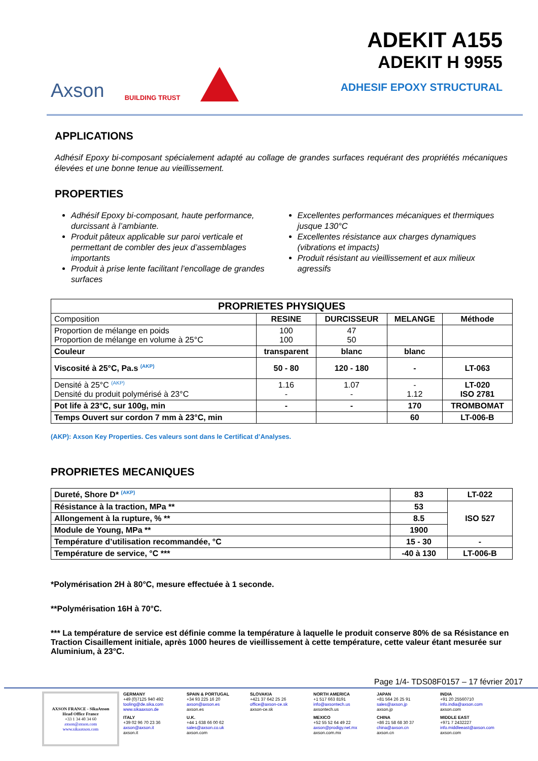Axson BUILDING TRUST
ADEKIT A155
ADEKIT H 9955
ADHESIF EPOXY STRUCTURAL
APPLICATIONS
Adhésif Epoxy bi-composant spécialement adapté au collage de grandes surfaces requérant des propriétés mécaniques élevées et une bonne tenue au vieillissement.
PROPERTIES
Adhésif Epoxy bi-composant, haute performance, durcissant à l’ambiante.
Produit pâteux applicable sur paroi verticale et permettant de combler des jeux d’assemblages importants
Produit à prise lente facilitant l’encollage de grandes surfaces
Excellentes performances mécaniques et thermiques jusque 130°C
Excellentes résistance aux charges dynamiques (vibrations et impacts)
Produit résistant au vieillissement et aux milieux agressifs
| PROPRIETES PHYSIQUES | | | | |
| --- | --- | --- | --- | --- |
| Composition | RESINE | DURCISSEUR | MELANGE | Méthode |
| Proportion de mélange en poids Proportion de mélange en volume à 25°C | 100 100 | 47 50 | | |
| Couleur | transparent | blanc | blanc | |
| Viscosité à 25°C, Pa.s <sup>(AKP)</sup> | 50 - 80 | 120 - 180 | - | LT-063 |
| Densité à 25°C <sup>(AKP)</sup> Densité du produit polymérisé à 23°C | 1.16 - | 1.07 - | - 1.12 | LT-020 ISO 2781 |
| Pot life à 23°C, sur 100g, min | - | - | 170 | TROMBOMAT |
| Temps Ouvert sur cordon 7 mm à 23°C, min | | | 60 | LT-006-B |
(AKP): Axson Key Properties. Ces valeurs sont dans le Certificat d’Analyses.
PROPRIETES MECANIQUES
| Dureté, Shore D* <sup>(AKP)</sup> | 83 | LT-022 |
| Résistance à la traction, MPa ** | 53 | ISO 527 |
| Allongement à la rupture, % ** | 8.5 | |
| Module de Young, MPa ** | 1900 | |
| Température d’utilisation recommandée, °C | 15 - 30 | - |
| Température de service, °C *** | -40 à 130 | LT-006-B |
*Polymérisation 2H à 80°C, mesure effectuée à 1 seconde.
**Polymérisation 16H à 70°C.
*** La température de service est définie comme la température à laquelle le produit conserve 80% de sa Résistance en Traction Cisaillement initiale, après 1000 heures de vieillissement à cette température, cette valeur étant mesurée sur Aluminium, à 23°C.
Page 1/4- TDS08F0157 – 17 février 2017
AXSON FRANCE - SikaAxson
Head Office France
+33 1 34 40 34 60
axson@axson.com
www.sikaaxson.com
GERMANY
+49 (0)7125 940 492
tooling@de.sika.com
www.sikaaxson.de
SPAIN & PORTUGAL
+34 93 225 16 20
axson@axson.es
axson.es
SLOVAKIA
+421 37 642 25 26
office@axson-ce.sk
axson-ce.sk
NORTH AMERICA
+1 517 663 8191
info@axsontech.us
axsontech.us
JAPAN
+81 564 26 25 91
sales@axson.jp
axson.jp
INDIA
+91 20 25560710
info.india@axson.com
axson.com
ITALY
+39 02 96 70 23 36
axson@axson.it
axson.it
U.K.
+44 1 638 66 00 62
sales@axson.co.uk
axson.com
MEXICO
+52 55 52 64 49 22
axson@prodigy.net.mx
axson.com.mx
CHINA
+86 21 58 68 30 37
china@axson.cn
axson.cn
MIDDLE EAST
+971 7 2432227
info.middleeast@axson.com
axson.com